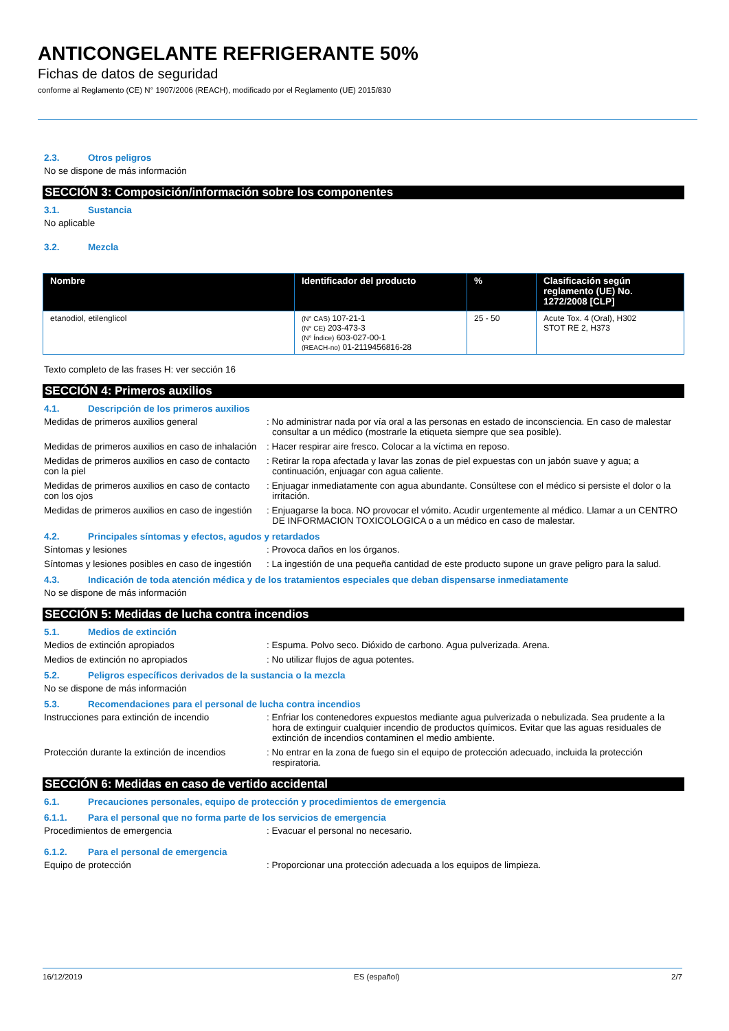ANTICONGELANTE REFRIGERANTE 50%
Fichas de datos de seguridad
conforme al Reglamento (CE) N° 1907/2006 (REACH), modificado por el Reglamento (UE) 2015/830
2.3. Otros peligros
No se dispone de más información
SECCIÓN 3: Composición/información sobre los componentes
3.1. Sustancia
No aplicable
3.2. Mezcla
| Nombre | Identificador del producto | % | Clasificación según reglamento (UE) No. 1272/2008 [CLP] |
| --- | --- | --- | --- |
| etanodiol, etilenglicol | (N° CAS) 107-21-1 (N° CE) 203-473-3 (N° Índice) 603-027-00-1 (REACH-no) 01-2119456816-28 | 25 - 50 | Acute Tox. 4 (Oral), H302 STOT RE 2, H373 |
Texto completo de las frases H: ver sección 16
SECCIÓN 4: Primeros auxilios
4.1. Descripción de los primeros auxilios
Medidas de primeros auxilios general : No administrar nada por vía oral a las personas en estado de inconsciencia. En caso de malestar consultar a un médico (mostrarle la etiqueta siempre que sea posible).
Medidas de primeros auxilios en caso de inhalación
: Hacer respirar aire fresco. Colocar a la víctima en reposo.
Medidas de primeros auxilios en caso de contacto con la piel
: Retirar la ropa afectada y lavar las zonas de piel expuestas con un jabón suave y agua; a continuación, enjuagar con agua caliente.
Medidas de primeros auxilios en caso de contacto con los ojos
: Enjuagar inmediatamente con agua abundante. Consúltese con el médico si persiste el dolor o la irritación.
Medidas de primeros auxilios en caso de ingestión
: Enjuagarse la boca. NO provocar el vómito. Acudir urgentemente al médico. Llamar a un CENTRO DE INFORMACION TOXICOLOGICA o a un médico en caso de malestar.
4.2. Principales síntomas y efectos, agudos y retardados
Síntomas y lesiones : Provoca daños en los órganos.
Síntomas y lesiones posibles en caso de ingestión
: La ingestión de una pequeña cantidad de este producto supone un grave peligro para la salud.
4.3. Indicación de toda atención médica y de los tratamientos especiales que deban dispensarse inmediatamente
No se dispone de más información
SECCIÓN 5: Medidas de lucha contra incendios
5.1. Medios de extinción
Medios de extinción apropiados : Espuma. Polvo seco. Dióxido de carbono. Agua pulverizada. Arena.
Medios de extinción no apropiados : No utilizar flujos de agua potentes.
5.2. Peligros específicos derivados de la sustancia o la mezcla
No se dispone de más información
5.3. Recomendaciones para el personal de lucha contra incendios
Instrucciones para extinción de incendio
: Enfriar los contenedores expuestos mediante agua pulverizada o nebulizada. Sea prudente a la hora de extinguir cualquier incendio de productos químicos. Evitar que las aguas residuales de extinción de incendios contaminen el medio ambiente.
Protección durante la extinción de incendios
: No entrar en la zona de fuego sin el equipo de protección adecuado, incluida la protección respiratoria.
SECCIÓN 6: Medidas en caso de vertido accidental
6.1. Precauciones personales, equipo de protección y procedimientos de emergencia
6.1.1. Para el personal que no forma parte de los servicios de emergencia
Procedimientos de emergencia : Evacuar el personal no necesario.
6.1.2. Para el personal de emergencia
Equipo de protección : Proporcionar una protección adecuada a los equipos de limpieza.
16/12/2019 ES (español) 2/7